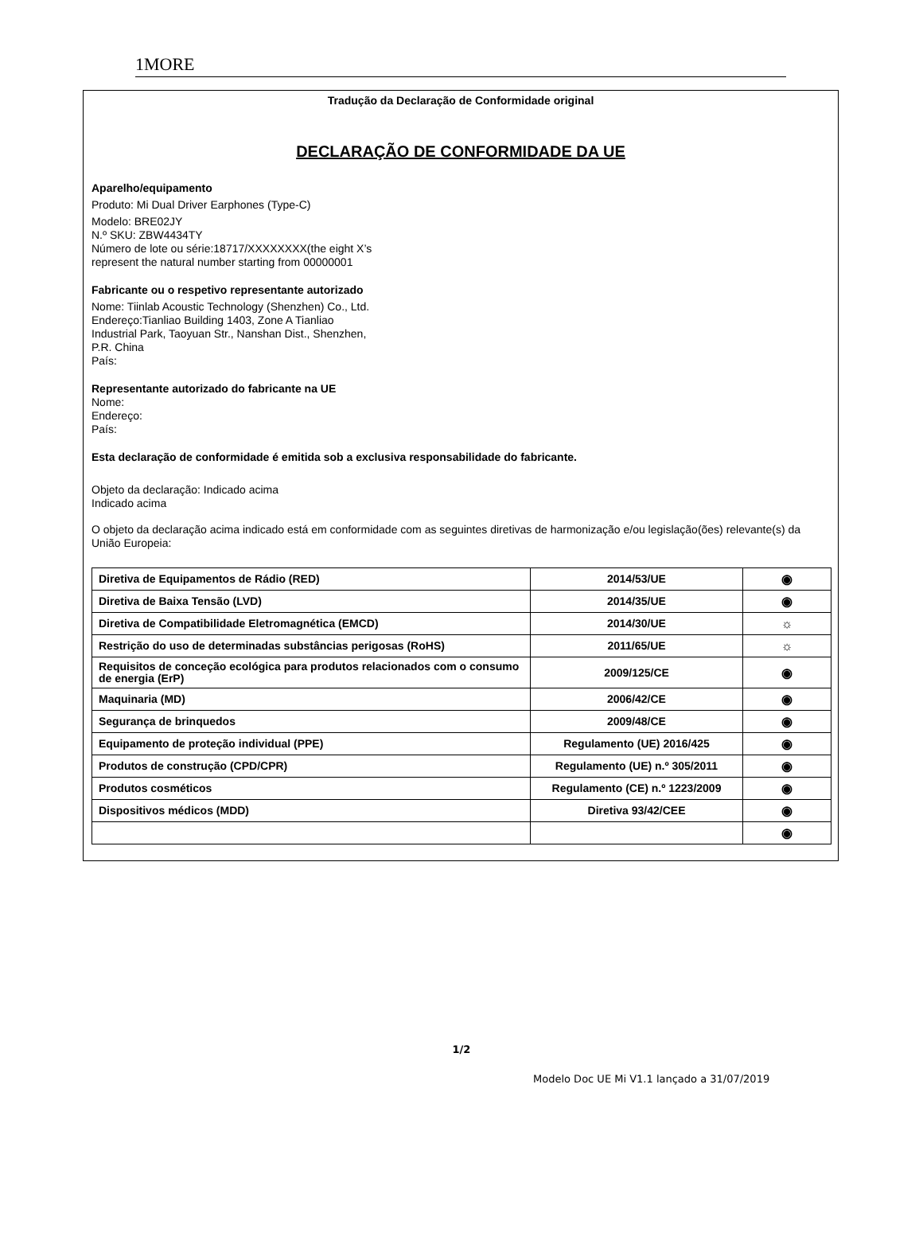1MORE
Tradução da Declaração de Conformidade original
DECLARAÇÃO DE CONFORMIDADE DA UE
Aparelho/equipamento
Produto: Mi Dual Driver Earphones (Type-C)
Modelo: BRE02JY
N.º SKU: ZBW4434TY
Número de lote ou série:18717/XXXXXXXX(the eight X’s represent the natural number starting from 00000001
Fabricante ou o respetivo representante autorizado
Nome: Tiinlab Acoustic Technology (Shenzhen) Co., Ltd.
Endereço:Tianliao Building 1403, Zone A Tianliao Industrial Park, Taoyuan Str., Nanshan Dist., Shenzhen, P.R. China
País:
Representante autorizado do fabricante na UE
Nome:
Endereço:
País:
Esta declaração de conformidade é emitida sob a exclusiva responsabilidade do fabricante.
Objeto da declaração: Indicado acima
Indicado acima
O objeto da declaração acima indicado está em conformidade com as seguintes diretivas de harmonização e/ou legislação(ões) relevante(s) da União Europeia:
| Diretiva de Equipamentos de Rádio (RED) | 2014/53/UE | ◉ |
| Diretiva de Baixa Tensão (LVD) | 2014/35/UE | ◉ |
| Diretiva de Compatibilidade Eletromagnética (EMCD) | 2014/30/UE | ☼ |
| Restrição do uso de determinadas substâncias perigosas (RoHS) | 2011/65/UE | ☼ |
| Requisitos de conceção ecológica para produtos relacionados com o consumo de energia (ErP) | 2009/125/CE | ◉ |
| Maquinaria (MD) | 2006/42/CE | ◉ |
| Segurança de brinquedos | 2009/48/CE | ◉ |
| Equipamento de proteção individual (PPE) | Regulamento (UE) 2016/425 | ◉ |
| Produtos de construção (CPD/CPR) | Regulamento (UE) n.º 305/2011 | ◉ |
| Produtos cosméticos | Regulamento (CE) n.º 1223/2009 | ◉ |
| Dispositivos médicos (MDD) | Diretiva 93/42/CEE | ◉ |
| | | ◉ |
1/2
Modelo Doc UE Mi V1.1 lançado a 31/07/2019